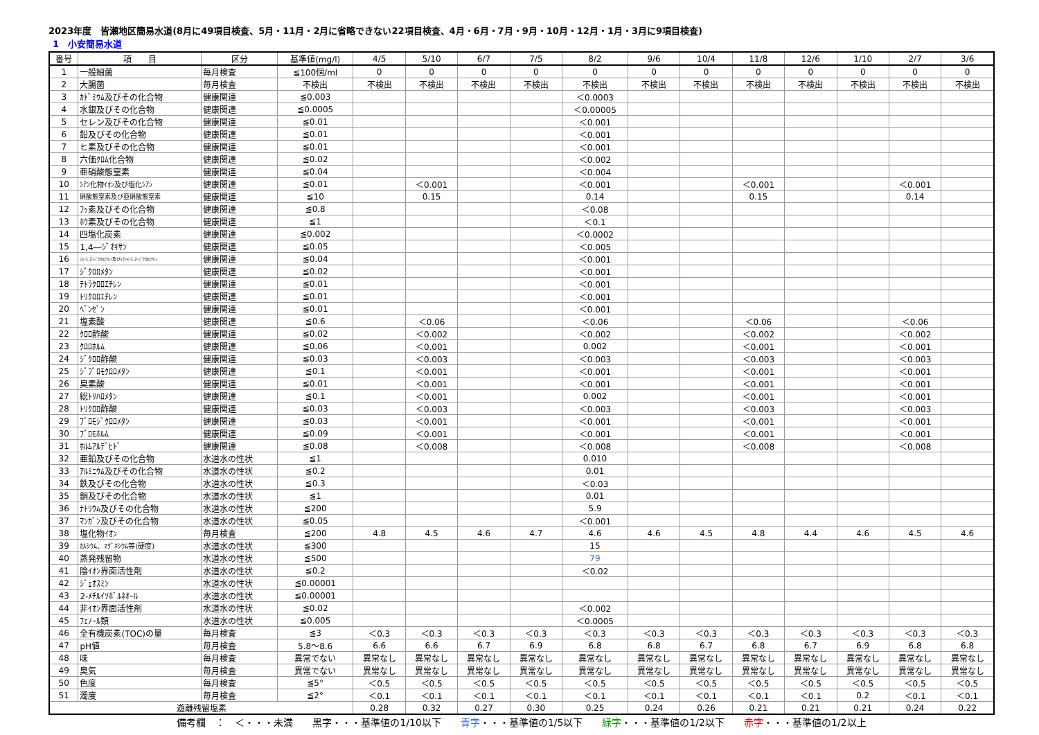2023年度　皆瀬地区簡易水道(8月に49項目検査、5月・11月・2月に省略できない22項目検査、4月・6月・7月・9月・10月・12月・1月・3月に9項目検査)
1　小安簡易水道
| 番号 | 項 目 | 区分 | 基準値(mg/l) | 4/5 | 5/10 | 6/7 | 7/5 | 8/2 | 9/6 | 10/4 | 11/8 | 12/6 | 1/10 | 2/7 | 3/6 |
| --- | --- | --- | --- | --- | --- | --- | --- | --- | --- | --- | --- | --- | --- | --- | --- |
| 1 | 一般細菌 | 毎月検査 | ≦100個/ml | 0 | 0 | 0 | 0 | 0 | 0 | 0 | 0 | 0 | 0 | 0 | 0 |
| 2 | 大腸菌 | 毎月検査 | 不検出 | 不検出 | 不検出 | 不検出 | 不検出 | 不検出 | 不検出 | 不検出 | 不検出 | 不検出 | 不検出 | 不検出 | 不検出 |
| 3 | ｶﾄﾞﾐｳﾑ及びその化合物 | 健康関連 | ≦0.003 | | | | | ＜0.0003 | | | | | | | |
| 4 | 水銀及びその化合物 | 健康関連 | ≦0.0005 | | | | | ＜0.00005 | | | | | | | |
| 5 | セレン及びその化合物 | 健康関連 | ≦0.01 | | | | | ＜0.001 | | | | | | | |
| 6 | 鉛及びその化合物 | 健康関連 | ≦0.01 | | | | | ＜0.001 | | | | | | | |
| 7 | ヒ素及びその化合物 | 健康関連 | ≦0.01 | | | | | ＜0.001 | | | | | | | |
| 8 | 六価ｸﾛﾑ化合物 | 健康関連 | ≦0.02 | | | | | ＜0.002 | | | | | | | |
| 9 | 亜硝酸態窒素 | 健康関連 | ≦0.04 | | | | | ＜0.004 | | | | | | | |
| 10 | ｼｱﾝ化物ｲｵﾝ及び塩化ｼｱﾝ | 健康関連 | ≦0.01 | | ＜0.001 | | | ＜0.001 | | | ＜0.001 | | | ＜0.001 | |
| 11 | 硝酸態窒素及び亜硝酸態窒素 | 健康関連 | ≦10 | | 0.15 | | | 0.14 | | | 0.15 | | | 0.14 | |
| 12 | ﾌｯ素及びその化合物 | 健康関連 | ≦0.8 | | | | | ＜0.08 | | | | | | | |
| 13 | ﾎｳ素及びその化合物 | 健康関連 | ≦1 | | | | | ＜0.1 | | | | | | | |
| 14 | 四塩化炭素 | 健康関連 | ≦0.002 | | | | | ＜0.0002 | | | | | | | |
| 15 | 1,4―ｼﾞｵｷｻﾝ | 健康関連 | ≦0.05 | | | | | ＜0.005 | | | | | | | |
| 16 | ｼｽ-1,2-ｼﾞｸﾛﾛｴﾁﾚﾝ及びﾄﾗﾝｽ-1,2-ｼﾞｸﾛﾛｴﾁﾚﾝ | 健康関連 | ≦0.04 | | | | | ＜0.001 | | | | | | | |
| 17 | ｼﾞｸﾛﾛﾒﾀﾝ | 健康関連 | ≦0.02 | | | | | ＜0.001 | | | | | | | |
| 18 | ﾃﾄﾗｸﾛﾛｴﾁﾚﾝ | 健康関連 | ≦0.01 | | | | | ＜0.001 | | | | | | | |
| 19 | ﾄﾘｸﾛﾛｴﾁﾚﾝ | 健康関連 | ≦0.01 | | | | | ＜0.001 | | | | | | | |
| 20 | ﾍﾞﾝｾﾞﾝ | 健康関連 | ≦0.01 | | | | | ＜0.001 | | | | | | | |
| 21 | 塩素酸 | 健康関連 | ≦0.6 | | ＜0.06 | | | ＜0.06 | | | ＜0.06 | | | ＜0.06 | |
| 22 | ｸﾛﾛ酢酸 | 健康関連 | ≦0.02 | | ＜0.002 | | | ＜0.002 | | | ＜0.002 | | | ＜0.002 | |
| 23 | ｸﾛﾛﾎﾙﾑ | 健康関連 | ≦0.06 | | ＜0.001 | | | 0.002 | | | ＜0.001 | | | ＜0.001 | |
| 24 | ｼﾞｸﾛﾛ酢酸 | 健康関連 | ≦0.03 | | ＜0.003 | | | ＜0.003 | | | ＜0.003 | | | ＜0.003 | |
| 25 | ｼﾞﾌﾞﾛﾓｸﾛﾛﾒﾀﾝ | 健康関連 | ≦0.1 | | ＜0.001 | | | ＜0.001 | | | ＜0.001 | | | ＜0.001 | |
| 26 | 臭素酸 | 健康関連 | ≦0.01 | | ＜0.001 | | | ＜0.001 | | | ＜0.001 | | | ＜0.001 | |
| 27 | 総ﾄﾘﾊﾛﾒﾀﾝ | 健康関連 | ≦0.1 | | ＜0.001 | | | 0.002 | | | ＜0.001 | | | ＜0.001 | |
| 28 | ﾄﾘｸﾛﾛ酢酸 | 健康関連 | ≦0.03 | | ＜0.003 | | | ＜0.003 | | | ＜0.003 | | | ＜0.003 | |
| 29 | ﾌﾞﾛﾓｼﾞｸﾛﾛﾒﾀﾝ | 健康関連 | ≦0.03 | | ＜0.001 | | | ＜0.001 | | | ＜0.001 | | | ＜0.001 | |
| 30 | ﾌﾞﾛﾓﾎﾙﾑ | 健康関連 | ≦0.09 | | ＜0.001 | | | ＜0.001 | | | ＜0.001 | | | ＜0.001 | |
| 31 | ﾎﾙﾑｱﾙﾃﾞﾋﾄﾞ | 健康関連 | ≦0.08 | | ＜0.008 | | | ＜0.008 | | | ＜0.008 | | | ＜0.008 | |
| 32 | 亜鉛及びその化合物 | 水道水の性状 | ≦1 | | | | | 0.010 | | | | | | | |
| 33 | ｱﾙﾐﾆｳﾑ及びその化合物 | 水道水の性状 | ≦0.2 | | | | | 0.01 | | | | | | | |
| 34 | 鉄及びその化合物 | 水道水の性状 | ≦0.3 | | | | | ＜0.03 | | | | | | | |
| 35 | 銅及びその化合物 | 水道水の性状 | ≦1 | | | | | 0.01 | | | | | | | |
| 36 | ﾅﾄﾘｳﾑ及びその化合物 | 水道水の性状 | ≦200 | | | | | 5.9 | | | | | | | |
| 37 | ﾏﾝｶﾞﾝ及びその化合物 | 水道水の性状 | ≦0.05 | | | | | ＜0.001 | | | | | | | |
| 38 | 塩化物ｲｵﾝ | 毎月検査 | ≦200 | 4.8 | 4.5 | 4.6 | 4.7 | 4.6 | 4.6 | 4.5 | 4.8 | 4.4 | 4.6 | 4.5 | 4.6 |
| 39 | ｶﾙｼｳﾑ、ﾏｸﾞﾈｼｳﾑ等(硬度) | 水道水の性状 | ≦300 | | | | | 15 | | | | | | | |
| 40 | 蒸発残留物 | 水道水の性状 | ≦500 | | | | | 79 | | | | | | | |
| 41 | 陰ｲｵﾝ界面活性剤 | 水道水の性状 | ≦0.2 | | | | | ＜0.02 | | | | | | | |
| 42 | ｼﾞｪｵｽﾐﾝ | 水道水の性状 | ≦0.00001 | | | | | | | | | | | | |
| 43 | 2-ﾒﾁﾙｲｿﾎﾞﾙﾈｵｰﾙ | 水道水の性状 | ≦0.00001 | | | | | | | | | | | | |
| 44 | 非ｲｵﾝ界面活性剤 | 水道水の性状 | ≦0.02 | | | | | ＜0.002 | | | | | | | |
| 45 | ﾌｪﾉｰﾙ類 | 水道水の性状 | ≦0.005 | | | | | ＜0.0005 | | | | | | | |
| 46 | 全有機炭素(TOC)の量 | 毎月検査 | ≦3 | ＜0.3 | ＜0.3 | ＜0.3 | ＜0.3 | ＜0.3 | ＜0.3 | ＜0.3 | ＜0.3 | ＜0.3 | ＜0.3 | ＜0.3 | ＜0.3 |
| 47 | pH値 | 毎月検査 | 5.8～8.6 | 6.6 | 6.6 | 6.7 | 6.9 | 6.8 | 6.8 | 6.7 | 6.8 | 6.7 | 6.9 | 6.8 | 6.8 |
| 48 | 味 | 毎月検査 | 異常でない | 異常なし | 異常なし | 異常なし | 異常なし | 異常なし | 異常なし | 異常なし | 異常なし | 異常なし | 異常なし | 異常なし | 異常なし |
| 49 | 臭気 | 毎月検査 | 異常でない | 異常なし | 異常なし | 異常なし | 異常なし | 異常なし | 異常なし | 異常なし | 異常なし | 異常なし | 異常なし | 異常なし | 異常なし |
| 50 | 色度 | 毎月検査 | ≦5° | ＜0.5 | ＜0.5 | ＜0.5 | ＜0.5 | ＜0.5 | ＜0.5 | ＜0.5 | ＜0.5 | ＜0.5 | ＜0.5 | ＜0.5 | ＜0.5 |
| 51 | 濁度 | 毎月検査 | ≦2° | ＜0.1 | ＜0.1 | ＜0.1 | ＜0.1 | ＜0.1 | ＜0.1 | ＜0.1 | ＜0.1 | ＜0.1 | 0.2 | ＜0.1 | ＜0.1 |
| 遊離残留塩素 | | | | 0.28 | 0.32 | 0.27 | 0.30 | 0.25 | 0.24 | 0.26 | 0.21 | 0.21 | 0.21 | 0.24 | 0.22 |
備考欄　：　＜・・・未満　　黒字・・・基準値の1/10以下　　青字・・・基準値の1/5以下　　緑字・・・基準値の1/2以下　　赤字・・・基準値の1/2以上